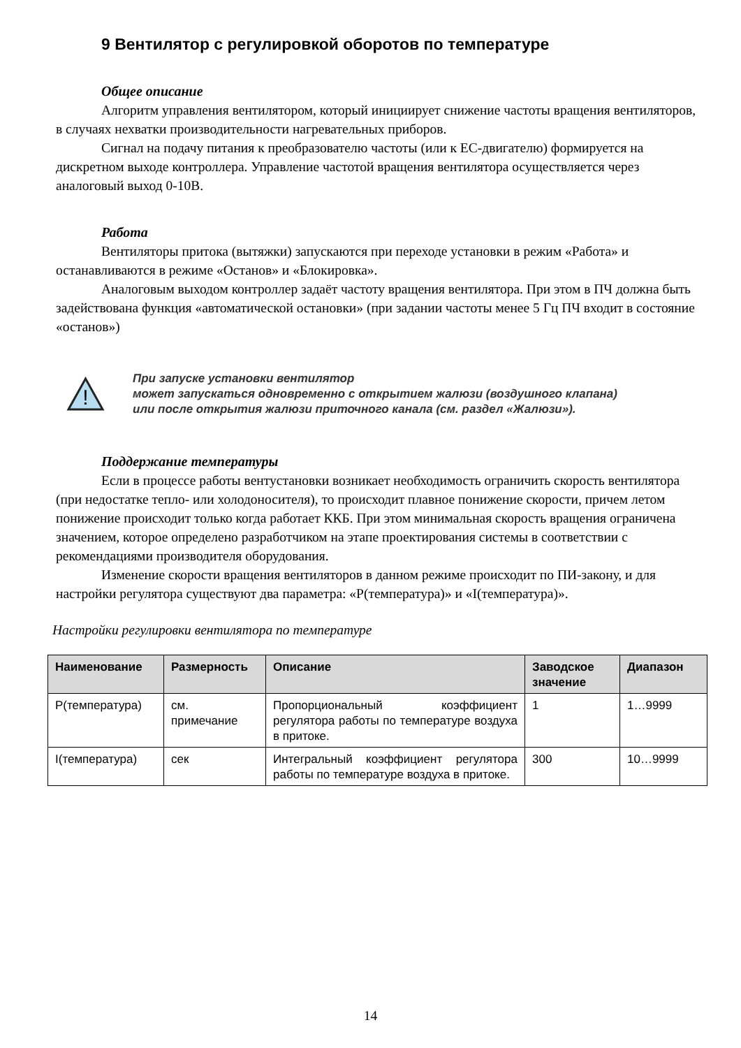9 Вентилятор с регулировкой оборотов по температуре
Общее описание
Алгоритм управления вентилятором, который инициирует снижение частоты вращения вентиляторов, в случаях нехватки производительности нагревательных приборов.
Сигнал на подачу питания к преобразователю частоты (или к ЕС-двигателю) формируется на дискретном выходе контроллера. Управление частотой вращения вентилятора осуществляется через аналоговый выход 0-10В.
Работа
Вентиляторы притока (вытяжки) запускаются при переходе установки в режим «Работа» и останавливаются в режиме «Останов» и «Блокировка».
Аналоговым выходом контроллер задаёт частоту вращения вентилятора. При этом в ПЧ должна быть задействована функция «автоматической остановки» (при задании частоты менее 5 Гц ПЧ входит в состояние «останов»)
!
При запуске установки вентилятор
может запускаться одновременно с открытием жалюзи (воздушного клапана)
или после открытия жалюзи приточного канала (см. раздел «Жалюзи»).
Поддержание температуры
Если в процессе работы вентустановки возникает необходимость ограничить скорость вентилятора (при недостатке тепло- или холодоносителя), то происходит плавное понижение скорости, причем летом понижение происходит только когда работает ККБ. При этом минимальная скорость вращения ограничена значением, которое определено разработчиком на этапе проектирования системы в соответствии с рекомендациями производителя оборудования.
Изменение скорости вращения вентиляторов в данном режиме происходит по ПИ-закону, и для настройки регулятора существуют два параметра: «Р(температура)» и «I(температура)».
Настройки регулировки вентилятора по температуре
| Наименование | Размерность | Описание | Заводское значение | Диапазон |
| --- | --- | --- | --- | --- |
| Р(температура) | см. примечание | Пропорциональный коэффициент регулятора работы по температуре воздуха в притоке. | 1 | 1…9999 |
| I(температура) | сек | Интегральный коэффициент регулятора работы по температуре воздуха в притоке. | 300 | 10…9999 |
14